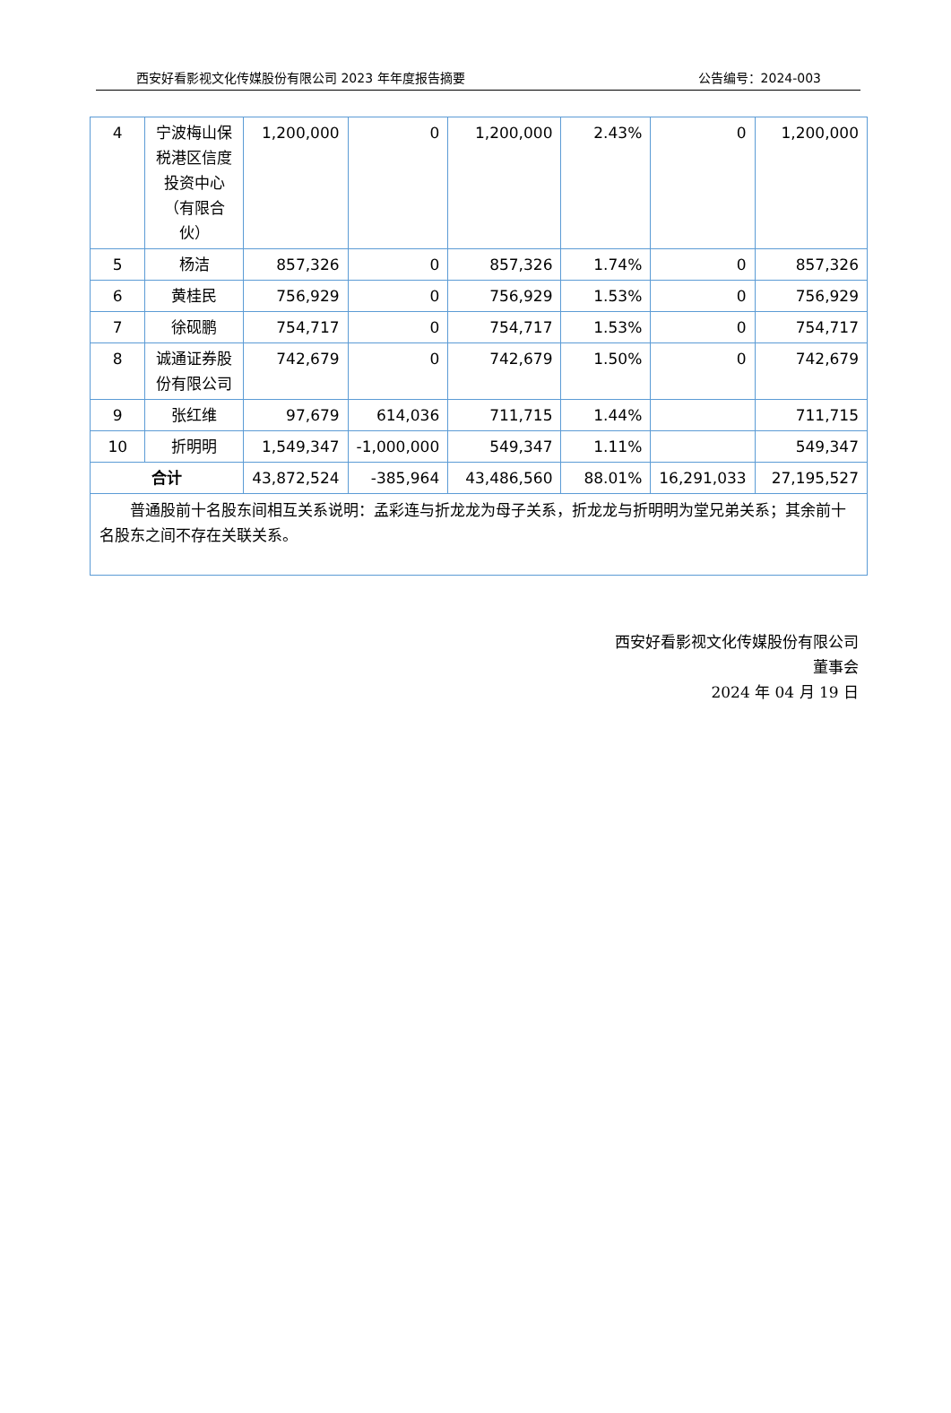西安好看影视文化传媒股份有限公司 2023 年年度报告摘要 公告编号：2024-003
| 4 | 宁波梅山保税港区信度投资中心（有限合伙） | 1,200,000 | 0 | 1,200,000 | 2.43% | 0 | 1,200,000 |
| 5 | 杨洁 | 857,326 | 0 | 857,326 | 1.74% | 0 | 857,326 |
| 6 | 黄桂民 | 756,929 | 0 | 756,929 | 1.53% | 0 | 756,929 |
| 7 | 徐砚鹏 | 754,717 | 0 | 754,717 | 1.53% | 0 | 754,717 |
| 8 | 诚通证券股份有限公司 | 742,679 | 0 | 742,679 | 1.50% | 0 | 742,679 |
| 9 | 张红维 | 97,679 | 614,036 | 711,715 | 1.44% | | 711,715 |
| 10 | 折明明 | 1,549,347 | -1,000,000 | 549,347 | 1.11% | | 549,347 |
| 合计 | | 43,872,524 | -385,964 | 43,486,560 | 88.01% | 16,291,033 | 27,195,527 |
| 普通股前十名股东间相互关系说明：孟彩连与折龙龙为母子关系，折龙龙与折明明为堂兄弟关系；其余前十名股东之间不存在关联关系。 | | | | | | | |
西安好看影视文化传媒股份有限公司
董事会
2024 年 04 月 19 日